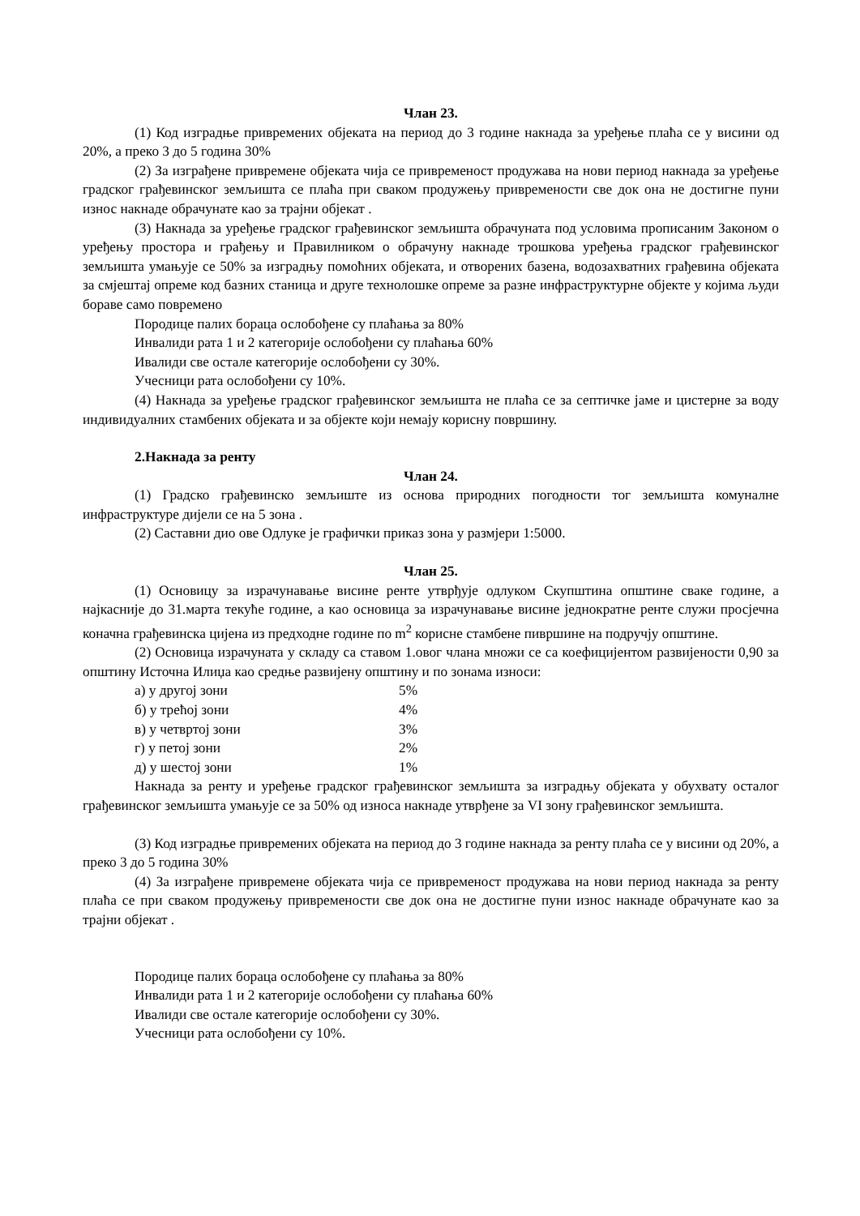Члан 23.
(1) Код изградње привремених објеката на период до 3 године накнада за уређење плаћа се у висини од 20%, а преко 3 до 5 година 30%
(2) За изграђене привремене објеката чија се привременост продужава на нови период накнада за уређење градског грађевинског земљишта се плаћа при сваком продужењу привремености све док она не достигне пуни износ накнаде обрачунате као за трајни објекат .
(3) Накнада за уређење градског грађевинског земљишта обрачуната под условима прописаним Законом о уређењу простора и грађењу и Правилником о обрачуну накнаде трошкова уређења градског грађевинског земљишта умањује се 50% за изградњу помоћних објеката, и отворених базена, водозахватних грађевина објеката за смјештај опреме код базних станица и друге технолошке опреме за разне инфраструктурне објекте у којима људи бораве само повремено
Породице палих бораца ослобођене су плаћања за 80%
Инвалиди рата 1 и 2 категорије ослобођени су плаћања 60%
Ивалиди све остале категорије ослобођени су 30%.
Учесници рата ослобођени су 10%.
(4) Накнада за уређење градског грађевинског земљишта не плаћа се за септичке јаме и цистерне за воду индивидуалних стамбених објеката и за објекте који немају корисну површину.
2.Накнада за ренту
Члан 24.
(1) Градско грађевинско земљиште из основа природних погодности тог земљишта комуналне инфраструктуре дијели се на 5 зона .
(2) Саставни дио ове Одлуке је графички приказ зона у размјери 1:5000.
Члан 25.
(1) Основицу за израчунавање висине ренте утврђује одлуком Скупштина општине сваке године, а најкасније до 31.марта текуће године, а као основица за израчунавање висине једнократне ренте служи просјечна коначна грађевинска цијена из предходне године по m<sup>2</sup> корисне стамбене пивршине на подручју општине.
(2) Основица израчуната у складу са ставом 1.овог члана множи се са коефицијентом развијености 0,90 за општину Источна Илиџа као средње развијену општину и по зонама износи:
| а) у другој зони | 5% |
| б) у трећој зони | 4% |
| в) у четвртој зони | 3% |
| г) у петој зони | 2% |
| д) у шестој зони | 1% |
Накнада за ренту и уређење градског грађевинског земљишта за изградњу објеката у обухвату осталог грађевинског земљишта умањује се за 50% од износа накнаде утврђене за VI зону грађевинског земљишта.
(3) Код изградње привремених објеката на период до 3 године накнада за ренту плаћа се у висини од 20%, а преко 3 до 5 година 30%
(4) За изграђене привремене објеката чија се привременост продужава на нови период накнада за ренту плаћа се при сваком продужењу привремености све док она не достигне пуни износ накнаде обрачунате као за трајни објекат .
Породице палих бораца ослобођене су плаћања за 80%
Инвалиди рата 1 и 2 категорије ослобођени су плаћања 60%
Ивалиди све остале категорије ослобођени су 30%.
Учесници рата ослобођени су 10%.